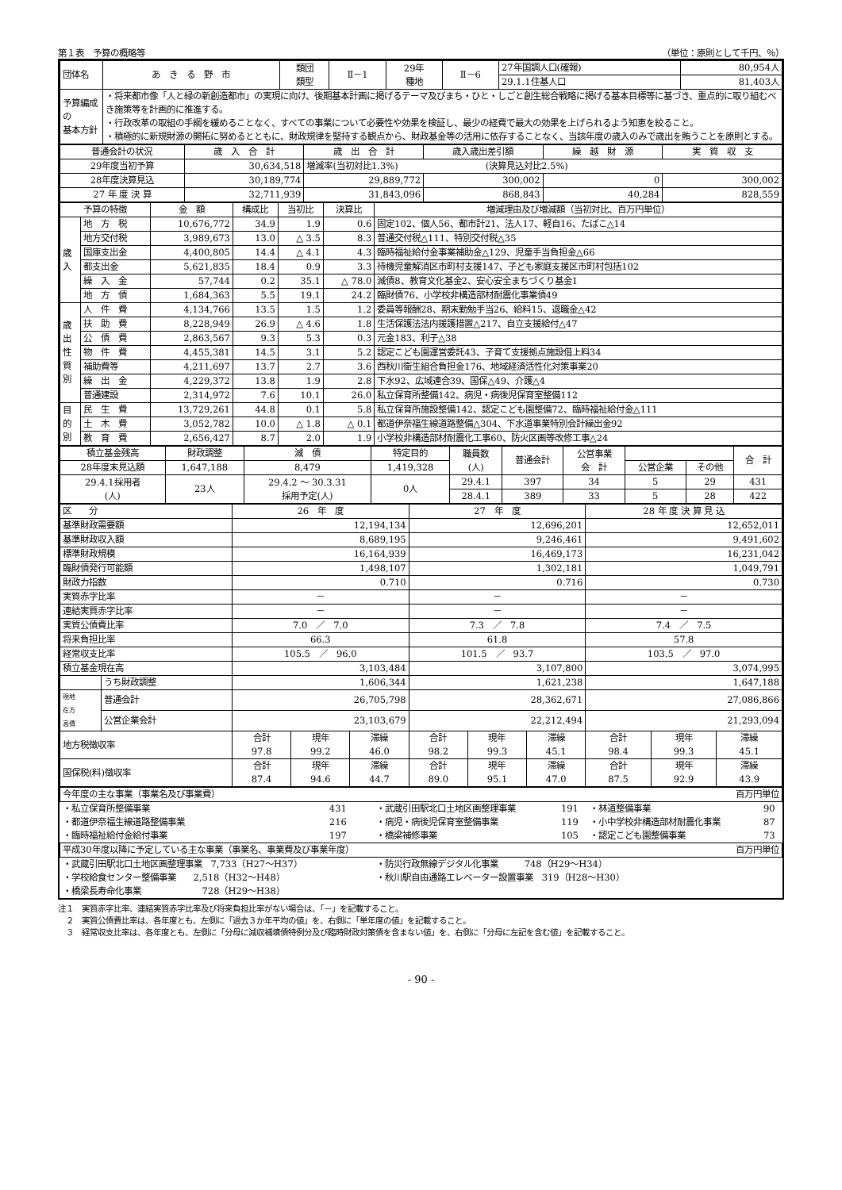第１表　予算の概略等 （単位：原則として千円、％）
| 団体名 | あ き る 野 市 | 類団 類型 | Ⅱ－1 | 29年 種地 | Ⅱ－6 | 27年国調人口(確報) | 80,954人 |
| | | | | | | 29.1.1住基人口 | 81,403人 |
| 予算編成の 基本方針 | ・将来都市像「人と緑の新創造都市」の実現に向け、後期基本計画に掲げるテーマ及びまち・ひと・しごと創生総合戦略に掲げる基本目標等に基づき、重点的に取り組むべき施策等を計画的に推進する。 ・行政改革の取組の手綱を緩めることなく、すべての事業について必要性や効果を検証し、最少の経費で最大の効果を上げられるよう知恵を絞ること。 ・積極的に新規財源の開拓に努めるとともに、財政規律を堅持する観点から、財政基金等の活用に依存することなく、当該年度の歳入のみで歳出を賄うことを原則とする。 | | | | | | |
| 普通会計の状況 | 歳 入 合 計 | 歳 出 合 計 | 歳入歳出差引額 | 繰 越 財 源 | 実 質 収 支 |
| 29年度当初予算 | 30,634,518 | 増減率(当初対比1.3%) (決算見込対比2.5%) | | | |
| 28年度決算見込 | 30,189,774 | 29,889,772 | 300,002 | 0 | 300,002 |
| 27 年 度 決 算 | 32,711,939 | 31,843,096 | 868,843 | 40,284 | 828,559 |
| 予算の特徴 | | 金 額 | 構成比 | 当初比 | 決算比 | 増減理由及び増減額（当初対比、百万円単位） |
| 歳 入 | 地 方 税 | 10,676,772 | 34.9 | 1.9 | 0.6 | 固定102、個人56、都市計21、法人17、軽自16、たばこ△14 |
| | 地方交付税 | 3,989,673 | 13.0 | △ 3.5 | 8.3 | 普通交付税△111、特別交付税△35 |
| | 国庫支出金 | 4,400,805 | 14.4 | △ 4.1 | 4.3 | 臨時福祉給付金事業補助金△129、児童手当負担金△66 |
| | 都支出金 | 5,621,835 | 18.4 | 0.9 | 3.3 | 待機児童解消区市町村支援147、子ども家庭支援区市町村包括102 |
| | 繰 入 金 | 57,744 | 0.2 | 35.1 | △ 78.0 | 減債8、教育文化基金2、安心安全まちづくり基金1 |
| | 地 方 債 | 1,684,363 | 5.5 | 19.1 | 24.2 | 臨財債76、小学校非構造部材耐震化事業債49 |
| 歳 出 性 質 別 | 人 件 費 | 4,134,766 | 13.5 | 1.5 | 1.2 | 委員等報酬28、期末勤勉手当26、給料15、退職金△42 |
| | 扶 助 費 | 8,228,949 | 26.9 | △ 4.6 | 1.8 | 生活保護法法内援護措置△217、自立支援給付△47 |
| | 公 債 費 | 2,863,567 | 9.3 | 5.3 | 0.3 | 元金183、利子△38 |
| | 物 件 費 | 4,455,381 | 14.5 | 3.1 | 5.2 | 認定こども園運営委託43、子育て支援拠点施設借上料34 |
| | 補助費等 | 4,211,697 | 13.7 | 2.7 | 3.6 | 西秋川衛生組合負担金176、地域経済活性化対策事業20 |
| | 繰 出 金 | 4,229,372 | 13.8 | 1.9 | 2.8 | 下水92、広域連合39、国保△49、介護△4 |
| | 普通建設 | 2,314,972 | 7.6 | 10.1 | 26.0 | 私立保育所整備142、病児・病後児保育室整備112 |
| 目 的 別 | 民 生 費 | 13,729,261 | 44.8 | 0.1 | 5.8 | 私立保育所施設整備142、認定こども園整備72、臨時福祉給付金△111 |
| | 土 木 費 | 3,052,782 | 10.0 | △ 1.8 | △ 0.1 | 都道伊奈福生線道路整備△304、下水道事業特別会計繰出金92 |
| | 教 育 費 | 2,656,427 | 8.7 | 2.0 | 1.9 | 小学校非構造部材耐震化工事60、防火区画等改修工事△24 |
| 積立基金残高 | 財政調整 | 減 債 | 特定目的 | 職員数 (人) | 普通会計 | 公営事業 会 計 | | | 合 計 |
| 28年度末見込額 | 1,647,188 | 8,479 | 1,419,328 | | | | 公営企業 | その他 | |
| 29.4.1採用者 (人) | 23人 | 29.4.2 ～ 30.3.31 採用予定(人) | 0人 | 29.4.1 | 397 | 34 | 5 | 29 | 431 |
| | | | | 28.4.1 | 389 | 33 | 5 | 28 | 422 |
| 区 分 | | 26 年 度 | | | 27 年 度 | | | 28 年 度 決 算 見 込 | | |
| 基準財政需要額 | | 12,194,134 | | | 12,696,201 | | | 12,652,011 | | |
| 基準財政収入額 | | 8,689,195 | | | 9,246,461 | | | 9,491,602 | | |
| 標準財政規模 | | 16,164,939 | | | 16,469,173 | | | 16,231,042 | | |
| 臨財債発行可能額 | | 1,498,107 | | | 1,302,181 | | | 1,049,791 | | |
| 財政力指数 | | 0.710 | | | 0.716 | | | 0.730 | | |
| 実質赤字比率 | | － | | | － | | | － | | |
| 連結実質赤字比率 | | － | | | － | | | － | | |
| 実質公債費比率 | | 7.0 ／ 7.0 | | | 7.3 ／ 7.8 | | | 7.4 ／ 7.5 | | |
| 将来負担比率 | | 66.3 | | | 61.8 | | | 57.8 | | |
| 経常収支比率 | | 105.5 ／ 96.0 | | | 101.5 ／ 93.7 | | | 103.5 ／ 97.0 | | |
| 積立基金現在高 | | 3,103,484 | | | 3,107,800 | | | 3,074,995 | | |
| | うち財政調整 | 1,606,344 | | | 1,621,238 | | | 1,647,188 | | |
| 現地 在方 高債 | 普通会計 | 26,705,798 | | | 28,362,671 | | | 27,086,866 | | |
| | 公営企業会計 | 23,103,679 | | | 22,212,494 | | | 21,293,094 | | |
| 地方税徴収率 | | 合計 97.8 | 現年 99.2 | 滞繰 46.0 | 合計 98.2 | 現年 99.3 | 滞繰 45.1 | 合計 98.4 | 現年 99.3 | 滞繰 45.1 |
| 国保税(料)徴収率 | | 合計 87.4 | 現年 94.6 | 滞繰 44.7 | 合計 89.0 | 現年 95.1 | 滞繰 47.0 | 合計 87.5 | 現年 92.9 | 滞繰 43.9 |
| 今年度の主な事業（事業名及び事業費） 百万円単位 | | | | | |
| ・私立保育所整備事業 | 431 | ・武蔵引田駅北口土地区画整理事業 | 191 | ・林道整備事業 | 90 |
| ・都道伊奈福生線道路整備事業 | 216 | ・病児・病後児保育室整備事業 | 119 | ・小中学校非構造部材耐震化事業 | 87 |
| ・臨時福祉給付金給付事業 | 197 | ・橋梁補修事業 | 105 | ・認定こども園整備事業 | 73 |
| 平成30年度以降に予定している主な事業（事業名、事業費及び事業年度） 百万円単位 | | | | | |
| ・武蔵引田駅北口土地区画整理事業 7,733（H27～H37） | | ・防災行政無線デジタル化事業 748（H29～H34） | | | |
| ・学校給食センター整備事業 2,518（H32～H48） | | ・秋川駅自由通路エレベーター設置事業 319（H28～H30） | | | |
| ・橋梁長寿命化事業 728（H29～H38） | | | | | |
注１　実質赤字比率、連結実質赤字比率及び将来負担比率がない場合は、「－」を記載すること。
　２　実質公債費比率は、各年度とも、左側に「過去３か年平均の値」を、右側に「単年度の値」を記載すること。
　３　経常収支比率は、各年度とも、左側に「分母に減収補填債特例分及び臨時財政対策債を含まない値」を、右側に「分母に左記を含む値」を記載すること。
- 90 -